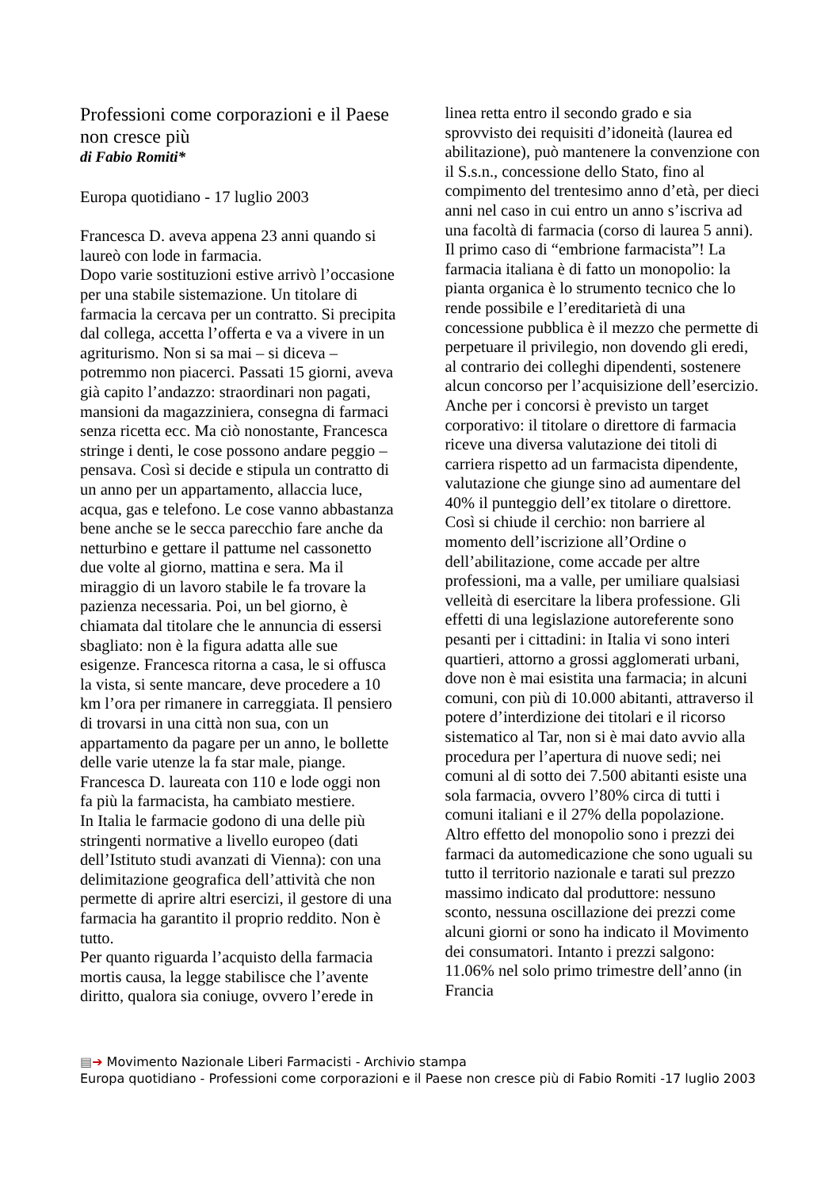Professioni come corporazioni e il Paese non cresce più
di Fabio Romiti*
Europa quotidiano - 17 luglio 2003
Francesca D. aveva appena 23 anni quando si laureò con lode in farmacia.
Dopo varie sostituzioni estive arrivò l’occasione per una stabile sistemazione. Un titolare di farmacia la cercava per un contratto. Si precipita dal collega, accetta l’offerta e va a vivere in un agriturismo. Non si sa mai – si diceva – potremmo non piacerci. Passati 15 giorni, aveva già capito l’andazzo: straordinari non pagati, mansioni da magazziniera, consegna di farmaci senza ricetta ecc. Ma ciò nonostante, Francesca stringe i denti, le cose possono andare peggio – pensava. Così si decide e stipula un contratto di un anno per un appartamento, allaccia luce, acqua, gas e telefono. Le cose vanno abbastanza bene anche se le secca parecchio fare anche da netturbino e gettare il pattume nel cassonetto due volte al giorno, mattina e sera. Ma il miraggio di un lavoro stabile le fa trovare la pazienza necessaria. Poi, un bel giorno, è chiamata dal titolare che le annuncia di essersi sbagliato: non è la figura adatta alle sue esigenze. Francesca ritorna a casa, le si offusca la vista, si sente mancare, deve procedere a 10 km l’ora per rimanere in carreggiata. Il pensiero di trovarsi in una città non sua, con un appartamento da pagare per un anno, le bollette delle varie utenze la fa star male, piange.
Francesca D. laureata con 110 e lode oggi non fa più la farmacista, ha cambiato mestiere.
In Italia le farmacie godono di una delle più stringenti normative a livello europeo (dati dell’Istituto studi avanzati di Vienna): con una delimitazione geografica dell’attività che non permette di aprire altri esercizi, il gestore di una farmacia ha garantito il proprio reddito. Non è tutto.
Per quanto riguarda l’acquisto della farmacia mortis causa, la legge stabilisce che l’avente diritto, qualora sia coniuge, ovvero l’erede in
linea retta entro il secondo grado e sia sprovvisto dei requisiti d’idoneità (laurea ed abilitazione), può mantenere la convenzione con il S.s.n., concessione dello Stato, fino al compimento del trentesimo anno d’età, per dieci anni nel caso in cui entro un anno s’iscriva ad una facoltà di farmacia (corso di laurea 5 anni).
Il primo caso di “embrione farmacista”! La farmacia italiana è di fatto un monopolio: la pianta organica è lo strumento tecnico che lo rende possibile e l’ereditarietà di una concessione pubblica è il mezzo che permette di perpetuare il privilegio, non dovendo gli eredi, al contrario dei colleghi dipendenti, sostenere alcun concorso per l’acquisizione dell’esercizio. Anche per i concorsi è previsto un target corporativo: il titolare o direttore di farmacia riceve una diversa valutazione dei titoli di carriera rispetto ad un farmacista dipendente, valutazione che giunge sino ad aumentare del 40% il punteggio dell’ex titolare o direttore.
Così si chiude il cerchio: non barriere al momento dell’iscrizione all’Ordine o dell’abilitazione, come accade per altre professioni, ma a valle, per umiliare qualsiasi velleità di esercitare la libera professione. Gli effetti di una legislazione autoreferente sono pesanti per i cittadini: in Italia vi sono interi quartieri, attorno a grossi agglomerati urbani, dove non è mai esistita una farmacia; in alcuni comuni, con più di 10.000 abitanti, attraverso il potere d’interdizione dei titolari e il ricorso sistematico al Tar, non si è mai dato avvio alla procedura per l’apertura di nuove sedi; nei comuni al di sotto dei 7.500 abitanti esiste una sola farmacia, ovvero l’80% circa di tutti i comuni italiani e il 27% della popolazione. Altro effetto del monopolio sono i prezzi dei farmaci da automedicazione che sono uguali su tutto il territorio nazionale e tarati sul prezzo massimo indicato dal produttore: nessuno sconto, nessuna oscillazione dei prezzi come alcuni giorni or sono ha indicato il Movimento dei consumatori. Intanto i prezzi salgono: 11.06% nel solo primo trimestre dell’anno (in Francia
▤➔ Movimento Nazionale Liberi Farmacisti - Archivio stampa
Europa quotidiano - Professioni come corporazioni e il Paese non cresce più di Fabio Romiti -17 luglio 2003